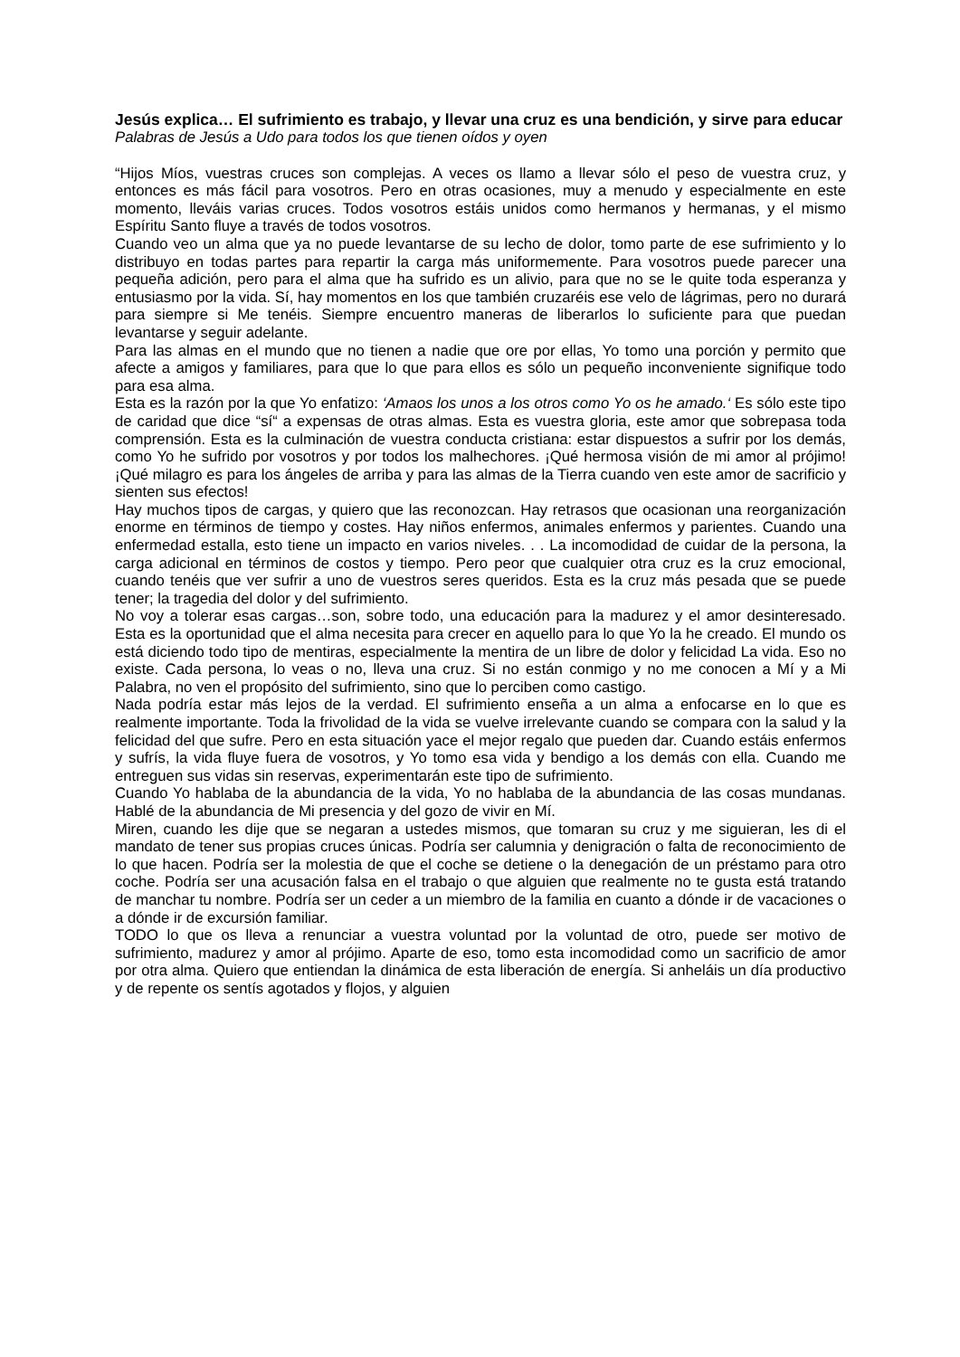Jesús explica… El sufrimiento es trabajo, y llevar una cruz es una bendición, y sirve para educar
Palabras de Jesús a Udo para todos los que tienen oídos y oyen
“Hijos Míos, vuestras cruces son complejas. A veces os llamo a llevar sólo el peso de vuestra cruz, y entonces es más fácil para vosotros. Pero en otras ocasiones, muy a menudo y especialmente en este momento, lleváis varias cruces. Todos vosotros estáis unidos como hermanos y hermanas, y el mismo Espíritu Santo fluye a través de todos vosotros.
Cuando veo un alma que ya no puede levantarse de su lecho de dolor, tomo parte de ese sufrimiento y lo distribuyo en todas partes para repartir la carga más uniformemente. Para vosotros puede parecer una pequeña adición, pero para el alma que ha sufrido es un alivio, para que no se le quite toda esperanza y entusiasmo por la vida. Sí, hay momentos en los que también cruzaréis ese velo de lágrimas, pero no durará para siempre si Me tenéis. Siempre encuentro maneras de liberarlos lo suficiente para que puedan levantarse y seguir adelante.
Para las almas en el mundo que no tienen a nadie que ore por ellas, Yo tomo una porción y permito que afecte a amigos y familiares, para que lo que para ellos es sólo un pequeño inconveniente signifique todo para esa alma.
Esta es la razón por la que Yo enfatizo: ‘Amaos los unos a los otros como Yo os he amado.‘ Es sólo este tipo de caridad que dice “sí“ a expensas de otras almas. Esta es vuestra gloria, este amor que sobrepasa toda comprensión. Esta es la culminación de vuestra conducta cristiana: estar dispuestos a sufrir por los demás, como Yo he sufrido por vosotros y por todos los malhechores. ¡Qué hermosa visión de mi amor al prójimo! ¡Qué milagro es para los ángeles de arriba y para las almas de la Tierra cuando ven este amor de sacrificio y sienten sus efectos!
Hay muchos tipos de cargas, y quiero que las reconozcan. Hay retrasos que ocasionan una reorganización enorme en términos de tiempo y costes. Hay niños enfermos, animales enfermos y parientes. Cuando una enfermedad estalla, esto tiene un impacto en varios niveles. . . La incomodidad de cuidar de la persona, la carga adicional en términos de costos y tiempo. Pero peor que cualquier otra cruz es la cruz emocional, cuando tenéis que ver sufrir a uno de vuestros seres queridos. Esta es la cruz más pesada que se puede tener; la tragedia del dolor y del sufrimiento.
No voy a tolerar esas cargas…son, sobre todo, una educación para la madurez y el amor desinteresado. Esta es la oportunidad que el alma necesita para crecer en aquello para lo que Yo la he creado. El mundo os está diciendo todo tipo de mentiras, especialmente la mentira de un libre de dolor y felicidad La vida. Eso no existe. Cada persona, lo veas o no, lleva una cruz. Si no están conmigo y no me conocen a Mí y a Mi Palabra, no ven el propósito del sufrimiento, sino que lo perciben como castigo.
Nada podría estar más lejos de la verdad. El sufrimiento enseña a un alma a enfocarse en lo que es realmente importante. Toda la frivolidad de la vida se vuelve irrelevante cuando se compara con la salud y la felicidad del que sufre. Pero en esta situación yace el mejor regalo que pueden dar. Cuando estáis enfermos y sufrís, la vida fluye fuera de vosotros, y Yo tomo esa vida y bendigo a los demás con ella. Cuando me entreguen sus vidas sin reservas, experimentarán este tipo de sufrimiento.
Cuando Yo hablaba de la abundancia de la vida, Yo no hablaba de la abundancia de las cosas mundanas. Hablé de la abundancia de Mi presencia y del gozo de vivir en Mí.
Miren, cuando les dije que se negaran a ustedes mismos, que tomaran su cruz y me siguieran, les di el mandato de tener sus propias cruces únicas. Podría ser calumnia y denigración o falta de reconocimiento de lo que hacen. Podría ser la molestia de que el coche se detiene o la denegación de un préstamo para otro coche. Podría ser una acusación falsa en el trabajo o que alguien que realmente no te gusta está tratando de manchar tu nombre. Podría ser un ceder a un miembro de la familia en cuanto a dónde ir de vacaciones o a dónde ir de excursión familiar.
TODO lo que os lleva a renunciar a vuestra voluntad por la voluntad de otro, puede ser motivo de sufrimiento, madurez y amor al prójimo. Aparte de eso, tomo esta incomodidad como un sacrificio de amor por otra alma. Quiero que entiendan la dinámica de esta liberación de energía. Si anheláis un día productivo y de repente os sentís agotados y flojos, y alguien